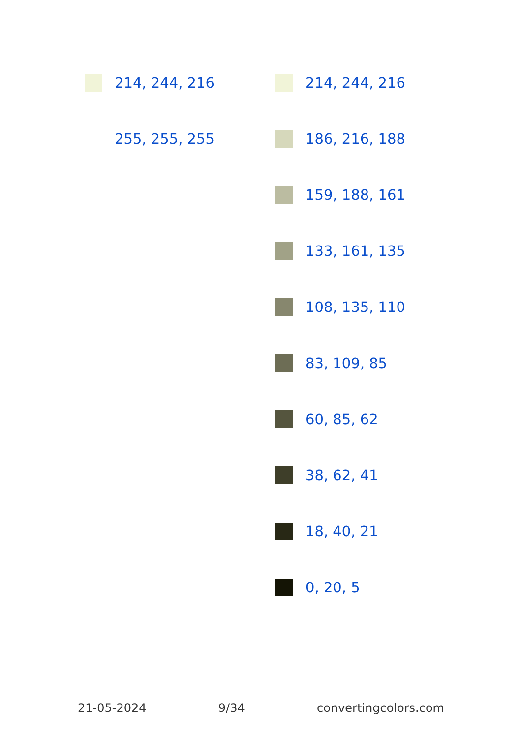214, 244, 216
255, 255, 255
214, 244, 216
186, 216, 188
159, 188, 161
133, 161, 135
108, 135, 110
83, 109, 85
60, 85, 62
38, 62, 41
18, 40, 21
0, 20, 5
21-05-2024 9/34 convertingcolors.com